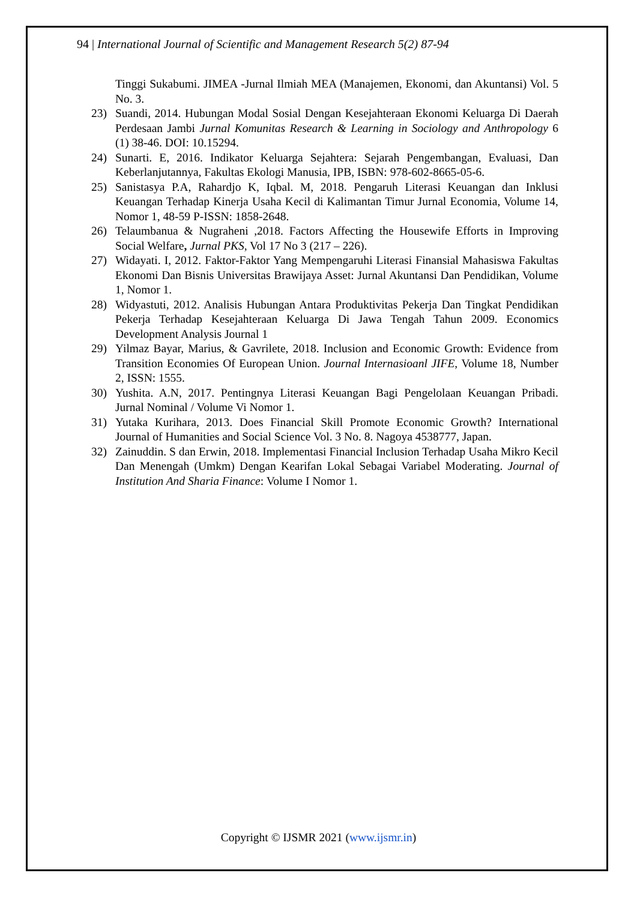94 | International Journal of Scientific and Management Research 5(2) 87-94
Tinggi Sukabumi. JIMEA -Jurnal Ilmiah MEA (Manajemen, Ekonomi, dan Akuntansi) Vol. 5 No. 3.
23) Suandi, 2014. Hubungan Modal Sosial Dengan Kesejahteraan Ekonomi Keluarga Di Daerah Perdesaan Jambi Jurnal Komunitas Research & Learning in Sociology and Anthropology 6 (1) 38-46. DOI: 10.15294.
24) Sunarti. E, 2016. Indikator Keluarga Sejahtera: Sejarah Pengembangan, Evaluasi, Dan Keberlanjutannya, Fakultas Ekologi Manusia, IPB, ISBN: 978-602-8665-05-6.
25) Sanistasya P.A, Rahardjo K, Iqbal. M, 2018. Pengaruh Literasi Keuangan dan Inklusi Keuangan Terhadap Kinerja Usaha Kecil di Kalimantan Timur Jurnal Economia, Volume 14, Nomor 1, 48-59 P-ISSN: 1858-2648.
26) Telaumbanua & Nugraheni ,2018. Factors Affecting the Housewife Efforts in Improving Social Welfare, Jurnal PKS, Vol 17 No 3 (217 – 226).
27) Widayati. I, 2012. Faktor-Faktor Yang Mempengaruhi Literasi Finansial Mahasiswa Fakultas Ekonomi Dan Bisnis Universitas Brawijaya Asset: Jurnal Akuntansi Dan Pendidikan, Volume 1, Nomor 1.
28) Widyastuti, 2012. Analisis Hubungan Antara Produktivitas Pekerja Dan Tingkat Pendidikan Pekerja Terhadap Kesejahteraan Keluarga Di Jawa Tengah Tahun 2009. Economics Development Analysis Journal 1
29) Yilmaz Bayar, Marius, & Gavrilete, 2018. Inclusion and Economic Growth: Evidence from Transition Economies Of European Union. Journal Internasioanl JIFE, Volume 18, Number 2, ISSN: 1555.
30) Yushita. A.N, 2017. Pentingnya Literasi Keuangan Bagi Pengelolaan Keuangan Pribadi. Jurnal Nominal / Volume Vi Nomor 1.
31) Yutaka Kurihara, 2013. Does Financial Skill Promote Economic Growth? International Journal of Humanities and Social Science Vol. 3 No. 8. Nagoya 4538777, Japan.
32) Zainuddin. S dan Erwin, 2018. Implementasi Financial Inclusion Terhadap Usaha Mikro Kecil Dan Menengah (Umkm) Dengan Kearifan Lokal Sebagai Variabel Moderating. Journal of Institution And Sharia Finance: Volume I Nomor 1.
Copyright © IJSMR 2021 (www.ijsmr.in)